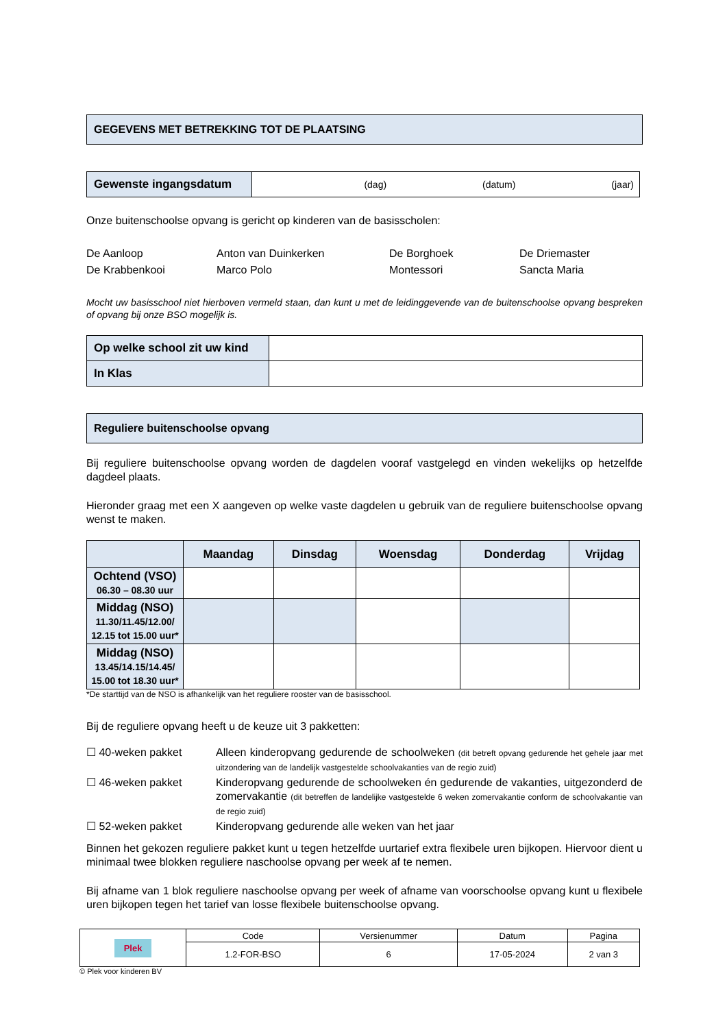GEGEVENS MET BETREKKING TOT DE PLAATSING
| Gewenste ingangsdatum | (dag) (datum) (jaar) |
Onze buitenschoolse opvang is gericht op kinderen van de basisscholen:
De Aanloop
Anton van Duinkerken
De Borghoek
De Driemaster
De Krabbenkooi
Marco Polo
Montessori
Sancta Maria
Mocht uw basisschool niet hierboven vermeld staan, dan kunt u met de leidinggevende van de buitenschoolse opvang bespreken of opvang bij onze BSO mogelijk is.
| Op welke school zit uw kind | |
| In Klas | |
Reguliere buitenschoolse opvang
Bij reguliere buitenschoolse opvang worden de dagdelen vooraf vastgelegd en vinden wekelijks op hetzelfde dagdeel plaats.
Hieronder graag met een X aangeven op welke vaste dagdelen u gebruik van de reguliere buitenschoolse opvang wenst te maken.
| | Maandag | Dinsdag | Woensdag | Donderdag | Vrijdag |
| --- | --- | --- | --- | --- | --- |
| Ochtend (VSO) 06.30 – 08.30 uur | | | | | |
| Middag (NSO) 11.30/11.45/12.00/ 12.15 tot 15.00 uur* | | | | | |
| Middag (NSO) 13.45/14.15/14.45/ 15.00 tot 18.30 uur* | | | | | |
*De starttijd van de NSO is afhankelijk van het reguliere rooster van de basisschool.
Bij de reguliere opvang heeft u de keuze uit 3 pakketten:
☐ 40-weken pakket
Alleen kinderopvang gedurende de schoolweken (dit betreft opvang gedurende het gehele jaar met uitzondering van de landelijk vastgestelde schoolvakanties van de regio zuid)
☐ 46-weken pakket
Kinderopvang gedurende de schoolweken én gedurende de vakanties, uitgezonderd de zomervakantie (dit betreffen de landelijke vastgestelde 6 weken zomervakantie conform de schoolvakantie van de regio zuid)
☐ 52-weken pakket
Kinderopvang gedurende alle weken van het jaar
Binnen het gekozen reguliere pakket kunt u tegen hetzelfde uurtarief extra flexibele uren bijkopen. Hiervoor dient u minimaal twee blokken reguliere naschoolse opvang per week af te nemen.
Bij afname van 1 blok reguliere naschoolse opvang per week of afname van voorschoolse opvang kunt u flexibele uren bijkopen tegen het tarief van losse flexibele buitenschoolse opvang.
| Plek | Code | Versienummer | Datum | Pagina |
| | 1.2-FOR-BSO | 6 | 17-05-2024 | 2 van 3 |
© Plek voor kinderen BV